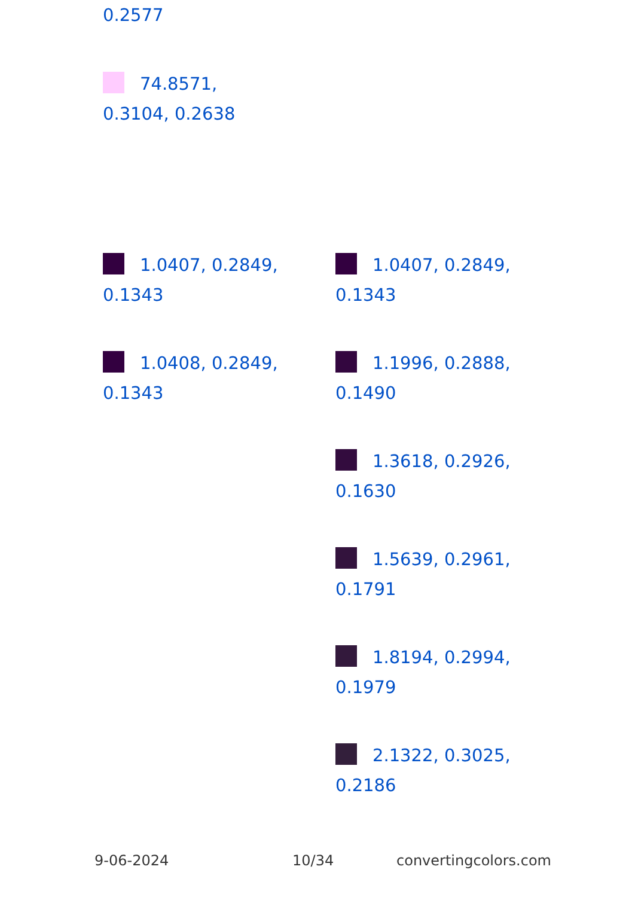0.2577
74.8571, 0.3104, 0.2638
1.0407, 0.2849, 0.1343
1.0408, 0.2849, 0.1343
1.0407, 0.2849, 0.1343
1.1996, 0.2888, 0.1490
1.3618, 0.2926, 0.1630
1.5639, 0.2961, 0.1791
1.8194, 0.2994, 0.1979
2.1322, 0.3025, 0.2186
9-06-2024 10/34 convertingcolors.com